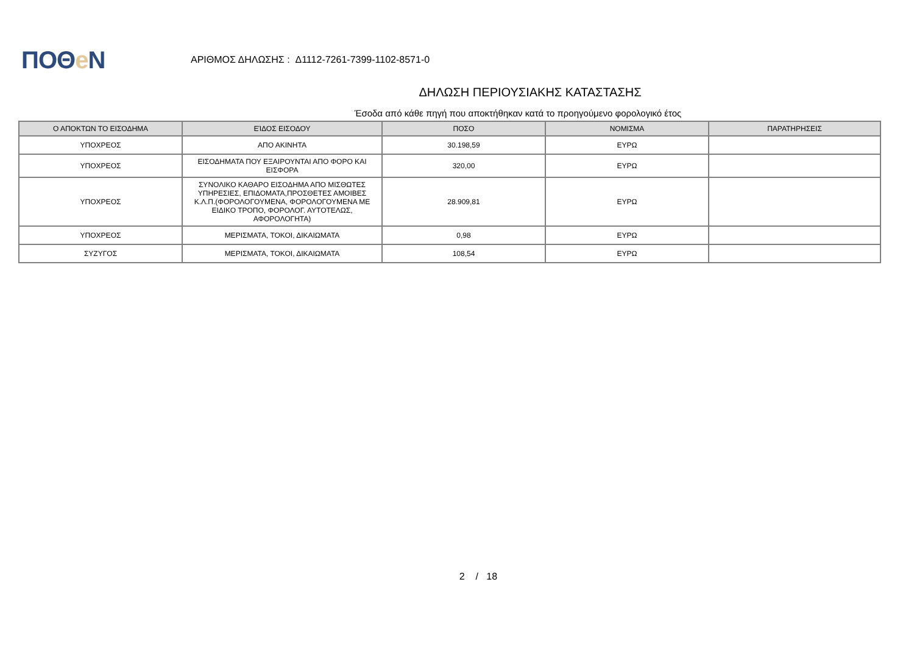ΠΟΘe Ν
ΑΡΙΘΜΟΣ ΔΗΛΩΣΗΣ : Δ1112-7261-7399-1102-8571-0
ΔΗΛΩΣΗ ΠΕΡΙΟΥΣΙΑΚΗΣ ΚΑΤΑΣΤΑΣΗΣ
Έσοδα από κάθε πηγή που αποκτήθηκαν κατά το προηγούμενο φορολογικό έτος
| Ο ΑΠΟΚΤΩΝ ΤΟ ΕΙΣΟΔΗΜΑ | ΕΊΔΟΣ ΕΙΣΟΔΟΥ | ΠΟΣΟ | ΝΟΜΙΣΜΑ | ΠΑΡΑΤΗΡΗΣΕΙΣ |
| --- | --- | --- | --- | --- |
| ΥΠΟΧΡΕΟΣ | ΑΠΟ ΑΚΙΝΗΤΑ | 30.198,59 | ΕΥΡΩ | |
| ΥΠΟΧΡΕΟΣ | ΕΙΣΟΔΗΜΑΤΑ ΠΟΥ ΕΞΑΙΡΟΥΝΤΑΙ ΑΠΟ ΦΟΡΟ ΚΑΙ ΕΙΣΦΟΡΑ | 320,00 | ΕΥΡΩ | |
| ΥΠΟΧΡΕΟΣ | ΣΥΝΟΛΙΚΟ ΚΑΘΑΡΟ ΕΙΣΟΔΗΜΑ ΑΠΟ ΜΙΣΘΩΤΕΣ ΥΠΗΡΕΣΙΕΣ, ΕΠΙΔΟΜΑΤΑ,ΠΡΟΣΘΕΤΕΣ ΑΜΟΙΒΕΣ Κ.Λ.Π.(ΦΟΡΟΛΟΓΟΥΜΕΝΑ, ΦΟΡΟΛΟΓΟΥΜΕΝΑ ΜΕ ΕΙΔΙΚΟ ΤΡΟΠΟ, ΦΟΡΟΛΟΓ. ΑΥΤΟΤΕΛΩΣ, ΑΦΟΡΟΛΟΓΗΤΑ) | 28.909,81 | ΕΥΡΩ | |
| ΥΠΟΧΡΕΟΣ | ΜΕΡΙΣΜΑΤΑ, ΤΟΚΟΙ, ΔΙΚΑΙΩΜΑΤΑ | 0,98 | ΕΥΡΩ | |
| ΣΥΖΥΓΟΣ | ΜΕΡΙΣΜΑΤΑ, ΤΟΚΟΙ, ΔΙΚΑΙΩΜΑΤΑ | 108,54 | ΕΥΡΩ | |
2 / 18